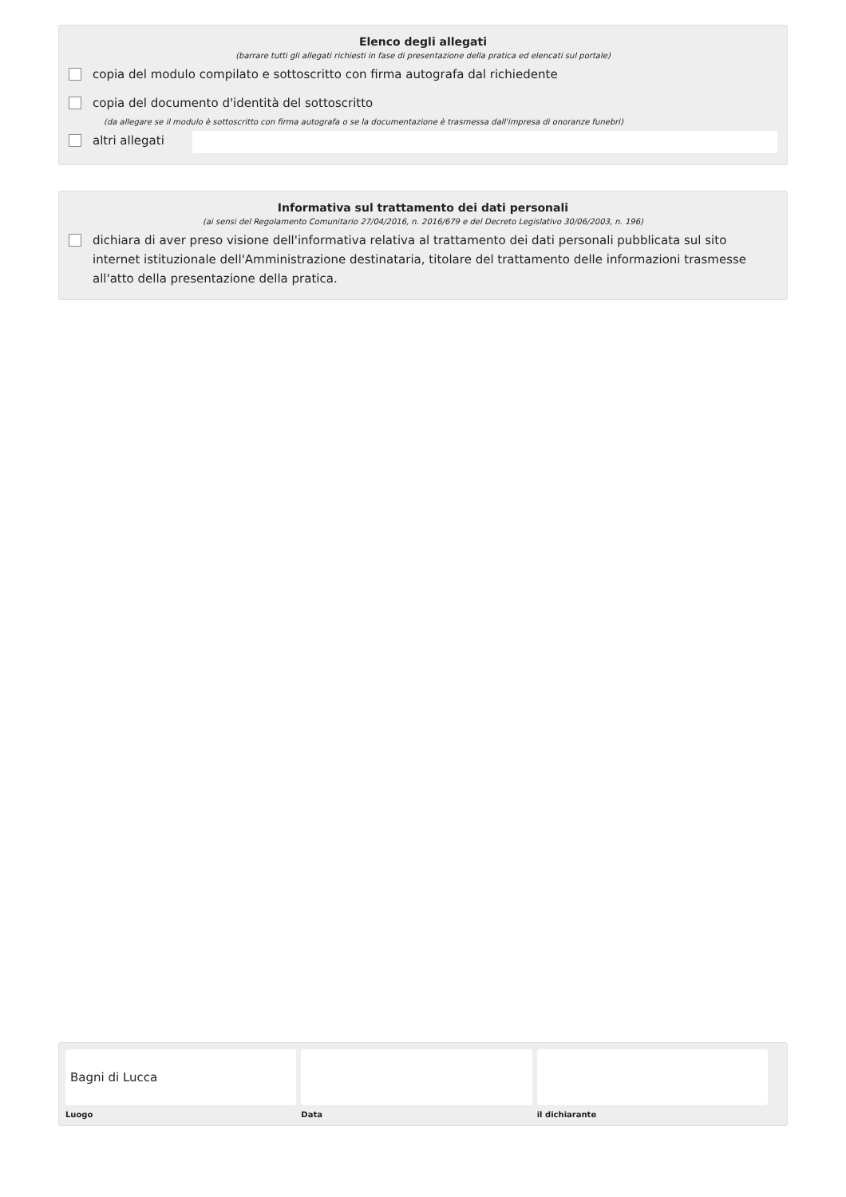Elenco degli allegati
(barrare tutti gli allegati richiesti in fase di presentazione della pratica ed elencati sul portale)
copia del modulo compilato e sottoscritto con firma autografa dal richiedente
copia del documento d'identità del sottoscritto
(da allegare se il modulo è sottoscritto con firma autografa o se la documentazione è trasmessa dall'impresa di onoranze funebri)
altri allegati
Informativa sul trattamento dei dati personali
(ai sensi del Regolamento Comunitario 27/04/2016, n. 2016/679 e del Decreto Legislativo 30/06/2003, n. 196)
dichiara di aver preso visione dell'informativa relativa al trattamento dei dati personali pubblicata sul sito internet istituzionale dell'Amministrazione destinataria, titolare del trattamento delle informazioni trasmesse all'atto della presentazione della pratica.
Bagni di Lucca
Luogo
Data il dichiarante